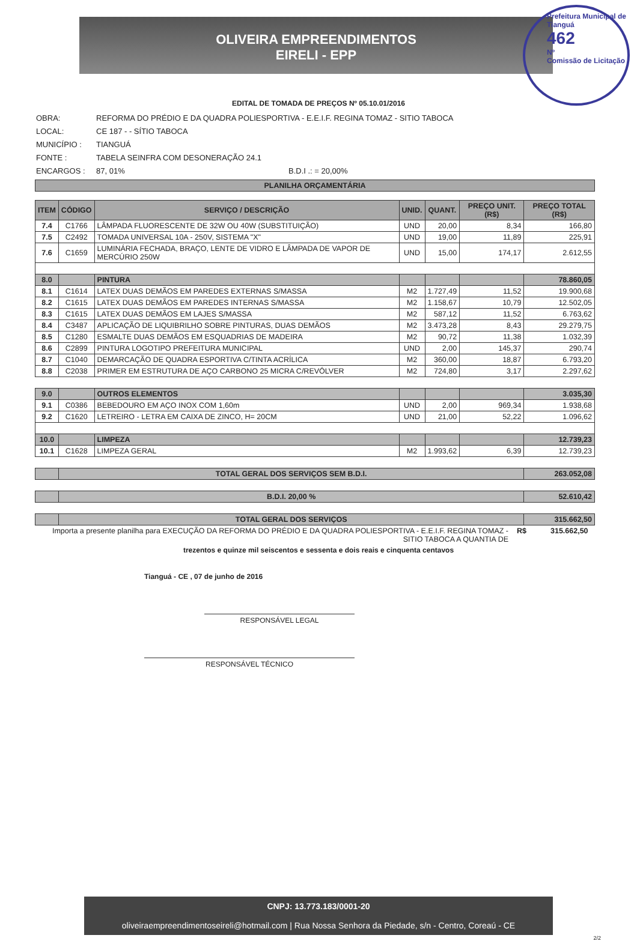OLIVEIRA EMPREENDIMENTOS
EIRELI - EPP
Prefeitura Municipal de Tianguá
462
Nº
Comissão de Licitação
EDITAL DE TOMADA DE PREÇOS Nº 05.10.01/2016
OBRA: REFORMA DO PRÉDIO E DA QUADRA POLIESPORTIVA - E.E.I.F. REGINA TOMAZ - SITIO TABOCA
LOCAL: CE 187 - - SÍTIO TABOCA
MUNICÍPIO : TIANGUÁ
FONTE : TABELA SEINFRA COM DESONERAÇÃO 24.1
ENCARGOS : 87, 01% B.D.I .: = 20,00%
| PLANILHA ORÇAMENTÁRIA |
| --- |
| ITEM | CÓDIGO | SERVIÇO / DESCRIÇÃO | UNID. | QUANT. | PREÇO UNIT. (R$) | PREÇO TOTAL (R$) |
| --- | --- | --- | --- | --- | --- | --- |
| 7.4 | C1766 | LÂMPADA FLUORESCENTE DE 32W OU 40W (SUBSTITUIÇÃO) | UND | 20,00 | 8,34 | 166,80 |
| 7.5 | C2492 | TOMADA UNIVERSAL 10A - 250V, SISTEMA "X" | UND | 19,00 | 11,89 | 225,91 |
| 7.6 | C1659 | LUMINÁRIA FECHADA, BRAÇO, LENTE DE VIDRO E LÂMPADA DE VAPOR DE MERCÚRIO 250W | UND | 15,00 | 174,17 | 2.612,55 |
| 8.0 | | PINTURA | | | | 78.860,05 |
| 8.1 | C1614 | LATEX DUAS DEMÃOS EM PAREDES EXTERNAS S/MASSA | M2 | 1.727,49 | 11,52 | 19.900,68 |
| 8.2 | C1615 | LATEX DUAS DEMÃOS EM PAREDES INTERNAS S/MASSA | M2 | 1.158,67 | 10,79 | 12.502,05 |
| 8.3 | C1615 | LATEX DUAS DEMÃOS EM LAJES S/MASSA | M2 | 587,12 | 11,52 | 6.763,62 |
| 8.4 | C3487 | APLICAÇÃO DE LIQUIBRILHO SOBRE PINTURAS, DUAS DEMÃOS | M2 | 3.473,28 | 8,43 | 29.279,75 |
| 8.5 | C1280 | ESMALTE DUAS DEMÃOS EM ESQUADRIAS DE MADEIRA | M2 | 90,72 | 11,38 | 1.032,39 |
| 8.6 | C2899 | PINTURA LOGOTIPO PREFEITURA MUNICIPAL | UND | 2,00 | 145,37 | 290,74 |
| 8.7 | C1040 | DEMARCAÇÃO DE QUADRA ESPORTIVA C/TINTA ACRÍLICA | M2 | 360,00 | 18,87 | 6.793,20 |
| 8.8 | C2038 | PRIMER EM ESTRUTURA DE AÇO CARBONO 25 MICRA C/REVÓLVER | M2 | 724,80 | 3,17 | 2.297,62 |
| 9.0 | | OUTROS ELEMENTOS | | | | 3.035,30 |
| 9.1 | C0386 | BEBEDOURO EM AÇO INOX COM 1,60m | UND | 2,00 | 969,34 | 1.938,68 |
| 9.2 | C1620 | LETREIRO - LETRA EM CAIXA DE ZINCO, H= 20CM | UND | 21,00 | 52,22 | 1.096,62 |
| 10.0 | | LIMPEZA | | | | 12.739,23 |
| 10.1 | C1628 | LIMPEZA GERAL | M2 | 1.993,62 | 6,39 | 12.739,23 |
| | TOTAL GERAL DOS SERVIÇOS SEM B.D.I. | | | | | 263.052,08 |
| | B.D.I. 20,00 % | | | | | 52.610,42 |
| | TOTAL GERAL DOS SERVIÇOS | | | | | 315.662,50 |
Importa a presente planilha para EXECUÇÃO DA REFORMA DO PRÉDIO E DA QUADRA POLIESPORTIVA - E.E.I.F. REGINA TOMAZ - SITIO TABOCA A QUANTIA DE R$ 315.662,50
trezentos e quinze mil seiscentos e sessenta e dois reais e cinquenta centavos
Tianguá - CE , 07 de junho de 2016
RESPONSÁVEL LEGAL
RESPONSÁVEL TÉCNICO
CNPJ: 13.773.183/0001-20
oliveiraempreendimentoseireli@hotmail.com | Rua Nossa Senhora da Piedade, s/n - Centro, Coreaú - CE
2/2